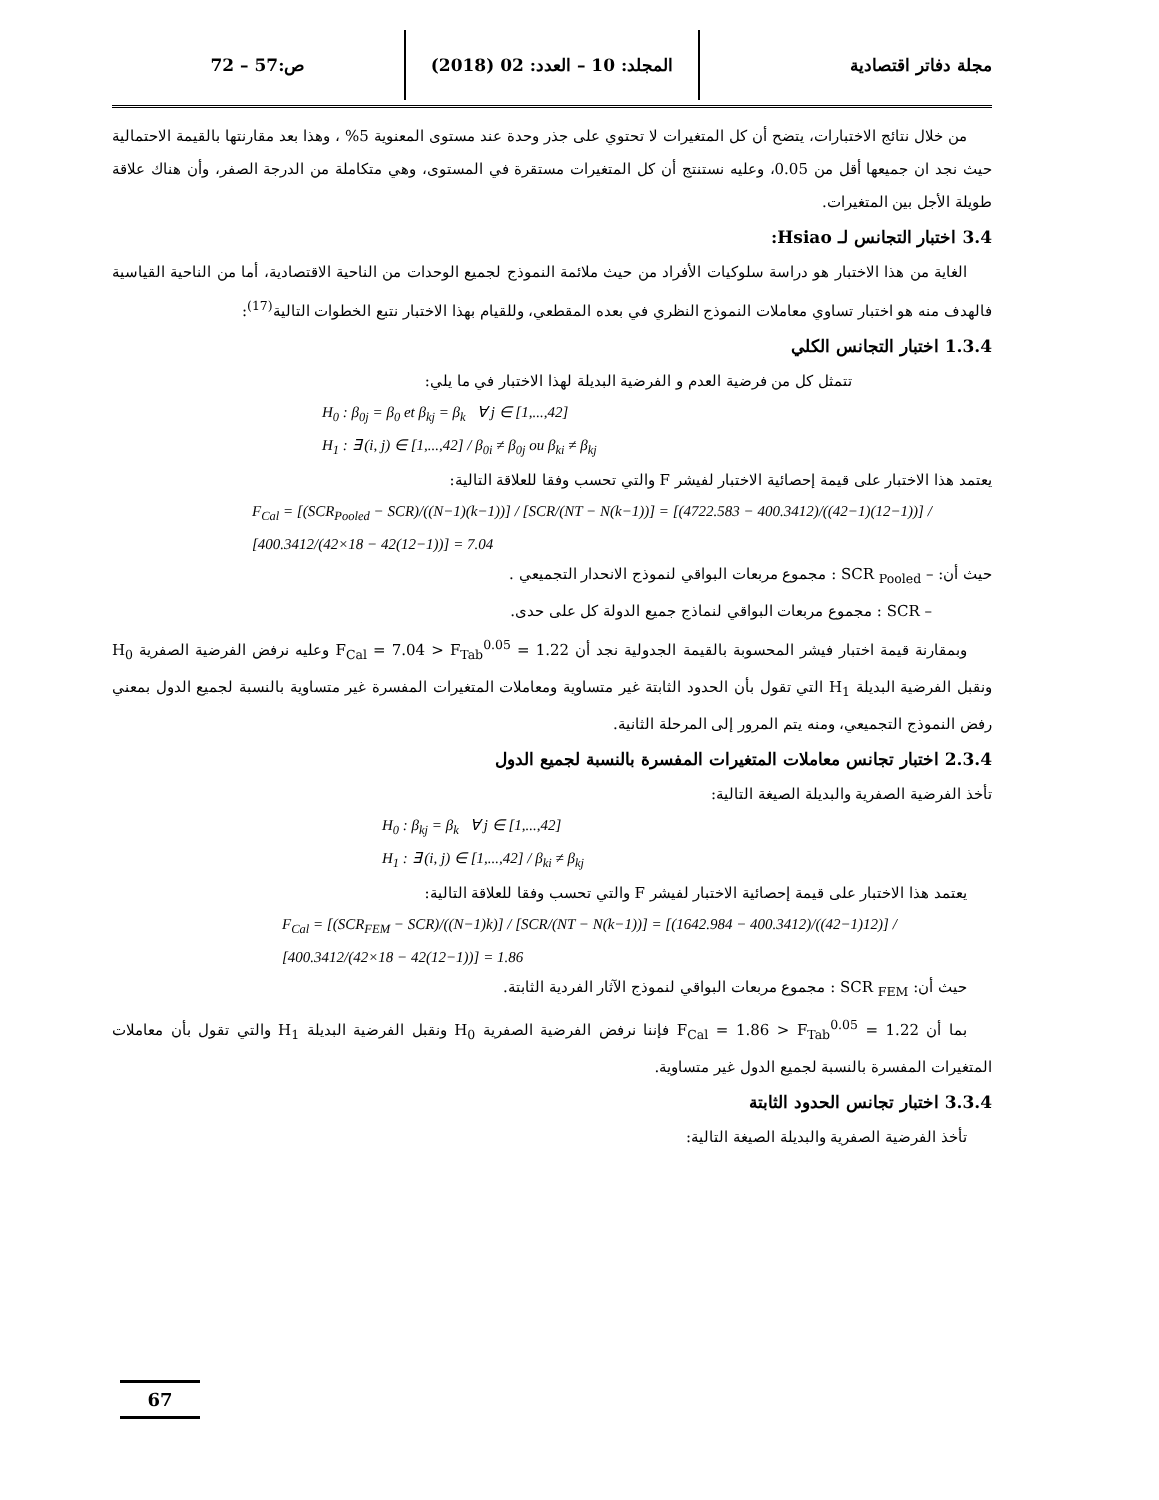مجلة دفاتر اقتصادية المجلد: 10 – العدد: 02 (2018)
ص:57 – 72
من خلال نتائج الاختبارات، يتضح أن كل المتغيرات لا تحتوي على جذر وحدة عند مستوى المعنوية 5% ، وهذا بعد مقارنتها بالقيمة الاحتمالية حيث نجد ان جميعها أقل من 0.05، وعليه نستنتج أن كل المتغيرات مستقرة في المستوى، وهي متكاملة من الدرجة الصفر، وأن هناك علاقة طويلة الأجل بين المتغيرات.
3.4 اختبار التجانس لـ Hsiao:
الغاية من هذا الاختبار هو دراسة سلوكيات الأفراد من حيث ملائمة النموذج لجميع الوحدات من الناحية الاقتصادية، أما من الناحية القياسية فالهدف منه هو اختبار تساوي معاملات النموذج النظري في بعده المقطعي، وللقيام بهذا الاختبار نتبع الخطوات التالية<sup>(17)</sup>:
1.3.4 اختبار التجانس الكلي
تتمثل كل من فرضية العدم و الفرضية البديلة لهذا الاختبار في ما يلي:
H<sub>0</sub> : β<sub>0j</sub> = β<sub>0</sub> et β<sub>kj</sub> = β<sub>k</sub> ∀ j ∈ [1,...,42]
H<sub>1</sub> : ∃ (i, j) ∈ [1,...,42] / β<sub>0i</sub> ≠ β<sub>0j</sub> ou β<sub>ki</sub> ≠ β<sub>kj</sub>
يعتمد هذا الاختبار على قيمة إحصائية الاختبار لفيشر F والتي تحسب وفقا للعلاقة التالية:
F<sub>Cal</sub> = [(SCR<sub>Pooled</sub> − SCR)/((N−1)(k−1))] / [SCR/(NT − N(k−1))] = [(4722.583 − 400.3412)/((42−1)(12−1))] / [400.3412/(42×18 − 42(12−1))] = 7.04
حيث أن: – SCR <sub>Pooled</sub> : مجموع مربعات البواقي لنموذج الانحدار التجميعي .
– SCR : مجموع مربعات البواقي لنماذج جميع الدولة كل على حدى.
وبمقارنة قيمة اختبار فيشر المحسوبة بالقيمة الجدولية نجد أن F<sub>Cal</sub> = 7.04 > F<sub>Tab</sub><sup>0.05</sup> = 1.22 وعليه نرفض الفرضية الصفرية H<sub>0</sub> ونقبل الفرضية البديلة H<sub>1</sub> التي تقول بأن الحدود الثابتة غير متساوية ومعاملات المتغيرات المفسرة غير متساوية بالنسبة لجميع الدول بمعني رفض النموذج التجميعي، ومنه يتم المرور إلى المرحلة الثانية.
2.3.4 اختبار تجانس معاملات المتغيرات المفسرة بالنسبة لجميع الدول
تأخذ الفرضية الصفرية والبديلة الصيغة التالية:
H<sub>0</sub> : β<sub>kj</sub> = β<sub>k</sub> ∀ j ∈ [1,...,42]
H<sub>1</sub> : ∃ (i, j) ∈ [1,...,42] / β<sub>ki</sub> ≠ β<sub>kj</sub>
يعتمد هذا الاختبار على قيمة إحصائية الاختبار لفيشر F والتي تحسب وفقا للعلاقة التالية:
F<sub>Cal</sub> = [(SCR<sub>FEM</sub> − SCR)/((N−1)k)] / [SCR/(NT − N(k−1))] = [(1642.984 − 400.3412)/((42−1)12)] / [400.3412/(42×18 − 42(12−1))] = 1.86
حيث أن: SCR <sub>FEM</sub> : مجموع مربعات البواقي لنموذج الآثار الفردية الثابتة.
بما أن F<sub>Cal</sub> = 1.86 > F<sub>Tab</sub><sup>0.05</sup> = 1.22 فإننا نرفض الفرضية الصفرية H<sub>0</sub> ونقبل الفرضية البديلة H<sub>1</sub> والتي تقول بأن معاملات المتغيرات المفسرة بالنسبة لجميع الدول غير متساوية.
3.3.4 اختبار تجانس الحدود الثابتة
تأخذ الفرضية الصفرية والبديلة الصيغة التالية:
67